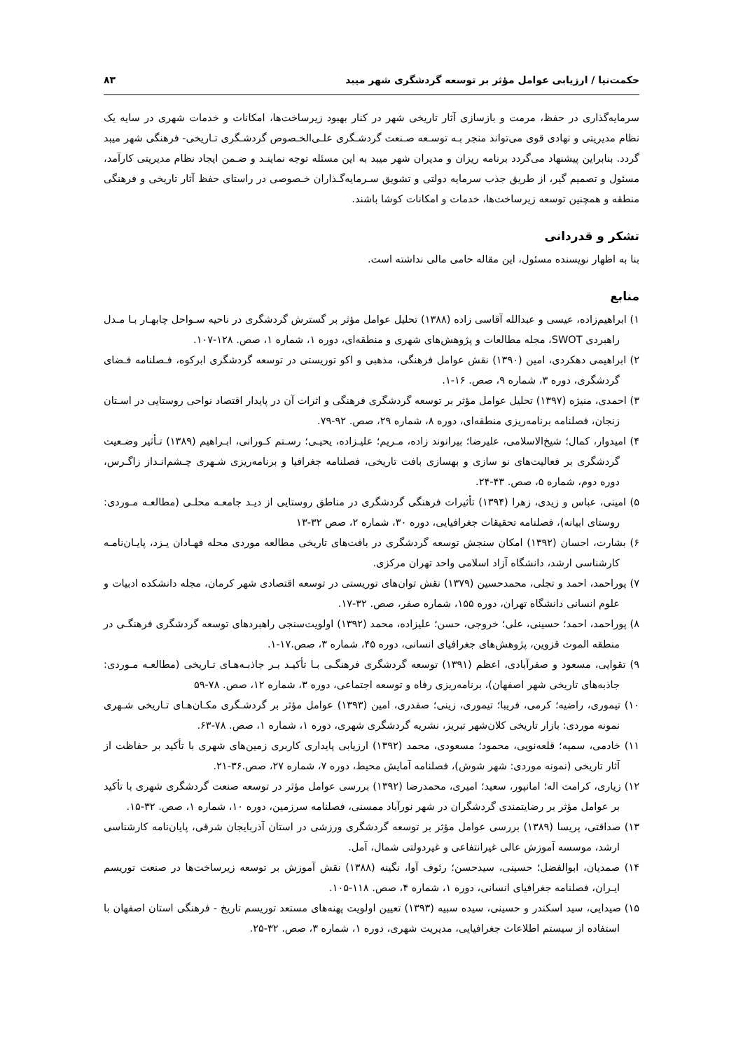حکمت‌نیا / ارزیابی عوامل مؤثر بر توسعه گردشگری شهر میبد ۸۳
سرمایه‌گذاری در حفظ، مرمت و بازسازی آثار تاریخی شهر در کنار بهبود زیرساخت‌ها، امکانات و خدمات شهری در سایه یک نظام مدیریتی و نهادی قوی می‌تواند منجر بـه توسـعه صـنعت گردشـگری علـی‌الخـصوص گردشـگری تـاریخی- فرهنگی شهر میبد گردد. بنابراین پیشنهاد می‌گردد برنامه ریزان و مدیران شهر میبد به این مسئله توجه نماینـد و ضـمن ایجاد نظام مدیریتی کارآمد، مسئول و تصمیم گیر، از طریق جذب سرمایه دولتی و تشویق سـرمایه‌گـذاران خـصوصی در راستای حفظ آثار تاریخی و فرهنگی منطقه و همچنین توسعه زیرساخت‌ها، خدمات و امکانات کوشا باشند.
تشکر و قدردانی
بنا به اظهار نویسنده مسئول، این مقاله حامی مالی نداشته است.
منابع
۱) ابراهیم‌زاده، عیسی و عبدالله آقاسی زاده (۱۳۸۸) تحلیل عوامل مؤثر بر گسترش گردشگری در ناحیه سـواحل چابهـار بـا مـدل راهبردی SWOT، مجله مطالعات و پژوهش‌های شهری و منطقه‌ای، دوره ۱، شماره ۱، صص. ۱۲۸-۱۰۷.
۲) ابراهیمی دهکردی، امین (۱۳۹۰) نقش عوامل فرهنگی، مذهبی و اکو توریستی در توسعه گردشگری ابرکوه، فـصلنامه فـضای گردشگری، دوره ۳، شماره ۹، صص. ۱۶-۱.
۳) احمدی، منیژه (۱۳۹۷) تحلیل عوامل مؤثر بر توسعه گردشگری فرهنگی و اثرات آن در پایدار اقتصاد نواحی روستایی در اسـتان زنجان، فصلنامه برنامه‌ریزی منطقه‌ای، دوره ۸، شماره ۲۹، صص. ۹۲-۷۹.
۴) امیدوار، کمال؛ شیخ‌الاسلامی، علیرضا؛ بیرانوند زاده، مـریم؛ علیـزاده، یحیـی؛ رسـتم کـورانی، ابـراهیم (۱۳۸۹) تـأثیر وضـعیت گردشگری بر فعالیت‌های نو سازی و بهسازی بافت تاریخی، فصلنامه جغرافیا و برنامه‌ریزی شـهری چـشم‌انـداز زاگـرس، دوره دوم، شماره ۵، صص. ۴۳-۲۴.
۵) امینی، عباس و زیدی، زهرا (۱۳۹۴) تأثیرات فرهنگی گردشگری در مناطق روستایی از دیـد جامعـه محلـی (مطالعـه مـوردی: روستای ابیانه)، فصلنامه تحقیقات جغرافیایی، دوره ۳۰، شماره ۲، صص ۳۲-۱۳
۶) بشارت، احسان (۱۳۹۲) امکان سنجش توسعه گردشگری در بافت‌های تاریخی مطالعه موردی محله فهـادان یـزد، پایـان‌نامـه کارشناسی ارشد، دانشگاه آزاد اسلامی واحد تهران مرکزی.
۷) پوراحمد، احمد و تجلی، محمدحسین (۱۳۷۹) نقش توان‌های توریستی در توسعه اقتصادی شهر کرمان، مجله دانشکده ادبیات و علوم انسانی دانشگاه تهران، دوره ۱۵۵، شماره صفر، صص. ۳۲-۱۷.
۸) پوراحمد، احمد؛ حسینی، علی؛ خروجی، حسن؛ علیزاده، محمد (۱۳۹۲) اولویت‌سنجی راهبردهای توسعه گردشگری فرهنگـی در منطقه الموت قزوین، پژوهش‌های جغرافیای انسانی، دوره ۴۵، شماره ۳، صص.۱۷-۱.
۹) تقوایی، مسعود و صفرآبادی، اعظم (۱۳۹۱) توسعه گردشگری فرهنگـی بـا تأکیـد بـر جاذبـه‌هـای تـاریخی (مطالعـه مـوردی: جاذبه‌های تاریخی شهر اصفهان)، برنامه‌ریزی رفاه و توسعه اجتماعی، دوره ۳، شماره ۱۲، صص. ۷۸-۵۹
۱۰) تیموری، راضیه؛ کرمی، فریبا؛ تیموری، زینی؛ صفدری، امین (۱۳۹۳) عوامل مؤثر بر گردشـگری مکـان‌هـای تـاریخی شـهری نمونه موردی: بازار تاریخی کلان‌شهر تبریز، نشریه گردشگری شهری، دوره ۱، شماره ۱، صص. ۷۸-۶۳.
۱۱) خادمی، سمیه؛ قلعه‌نویی، محمود؛ مسعودی، محمد (۱۳۹۲) ارزیابی پایداری کاربری زمین‌های شهری با تأکید بر حفاظت از آثار تاریخی (نمونه موردی: شهر شوش)، فصلنامه آمایش محیط، دوره ۷، شماره ۲۷، صص.۳۶-۲۱.
۱۲) زیاری، کرامت اله؛ امانپور، سعید؛ امیری، محمدرضا (۱۳۹۲) بررسی عوامل مؤثر در توسعه صنعت گردشگری شهری با تأکید بر عوامل مؤثر بر رضایتمندی گردشگران در شهر نورآباد ممسنی، فصلنامه سرزمین، دوره ۱۰، شماره ۱، صص. ۳۲-۱۵.
۱۳) صداقتی، پریسا (۱۳۸۹) بررسی عوامل مؤثر بر توسعه گردشگری ورزشی در استان آذربایجان شرقی، پایان‌نامه کارشناسی ارشد، موسسه آموزش عالی غیرانتفاعی و غیردولتی شمال، آمل.
۱۴) صمدیان، ابوالفضل؛ حسینی، سیدحسن؛ رئوف آوا، نگینه (۱۳۸۸) نقش آموزش بر توسعه زیرساخت‌ها در صنعت توریسم ایـران، فصلنامه جغرافیای انسانی، دوره ۱، شماره ۴، صص. ۱۱۸-۱۰۵.
۱۵) صیدایی، سید اسکندر و حسینی، سیده سبیه (۱۳۹۳) تعیین اولویت پهنه‌های مستعد توریسم تاریخ - فرهنگی استان اصفهان با استفاده از سیستم اطلاعات جغرافیایی، مدیریت شهری، دوره ۱، شماره ۳، صص. ۳۲-۲۵.